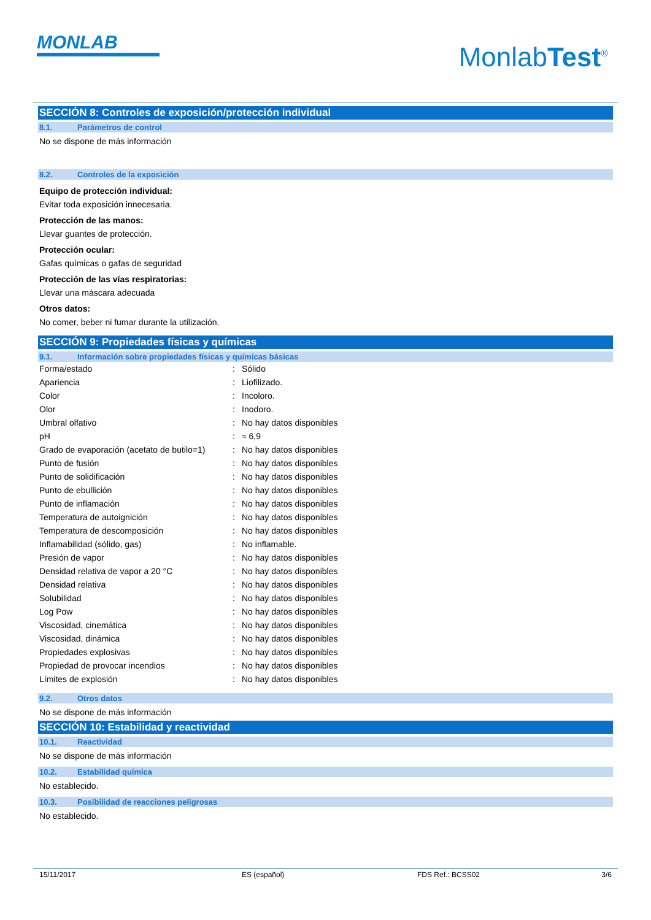MONLAB
MonlabTest<sup>®</sup>
SECCIÓN 8: Controles de exposición/protección individual
8.1. Parámetros de control
No se dispone de más información
8.2. Controles de la exposición
Equipo de protección individual:
Evitar toda exposición innecesaria.
Protección de las manos:
Llevar guantes de protección.
Protección ocular:
Gafas químicas o gafas de seguridad
Protección de las vías respiratorias:
Llevar una máscara adecuada
Otros datos:
No comer, beber ni fumar durante la utilización.
SECCIÓN 9: Propiedades físicas y químicas
9.1. Información sobre propiedades físicas y químicas básicas
| Forma/estado | : | Sólido |
| Apariencia | : | Liofilizado. |
| Color | : | Incoloro. |
| Olor | : | Inodoro. |
| Umbral olfativo | : | No hay datos disponibles |
| pH | : | ≈ 6,9 |
| Grado de evaporación (acetato de butilo=1) | : | No hay datos disponibles |
| Punto de fusión | : | No hay datos disponibles |
| Punto de solidificación | : | No hay datos disponibles |
| Punto de ebullición | : | No hay datos disponibles |
| Punto de inflamación | : | No hay datos disponibles |
| Temperatura de autoignición | : | No hay datos disponibles |
| Temperatura de descomposición | : | No hay datos disponibles |
| Inflamabilidad (sólido, gas) | : | No inflamable. |
| Presión de vapor | : | No hay datos disponibles |
| Densidad relativa de vapor a 20 °C | : | No hay datos disponibles |
| Densidad relativa | : | No hay datos disponibles |
| Solubilidad | : | No hay datos disponibles |
| Log Pow | : | No hay datos disponibles |
| Viscosidad, cinemática | : | No hay datos disponibles |
| Viscosidad, dinámica | : | No hay datos disponibles |
| Propiedades explosivas | : | No hay datos disponibles |
| Propiedad de provocar incendios | : | No hay datos disponibles |
| Límites de explosión | : | No hay datos disponibles |
9.2. Otros datos
No se dispone de más información
SECCIÓN 10: Estabilidad y reactividad
10.1. Reactividad
No se dispone de más información
10.2. Estabilidad química
No establecido.
10.3. Posibilidad de reacciones peligrosas
No establecido.
15/11/2017 ES (español) FDS Ref.: BCSS02 3/6